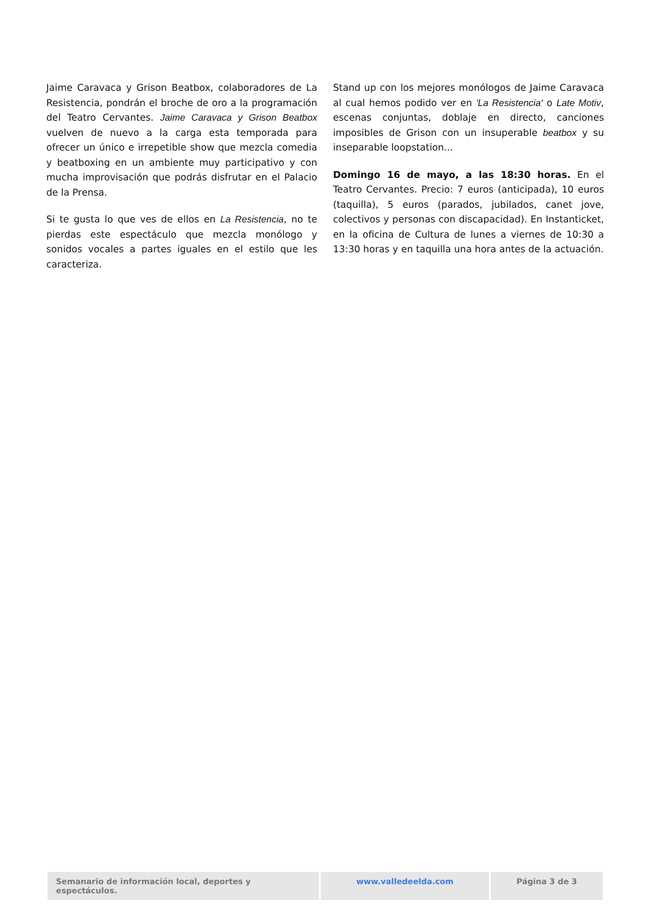Jaime Caravaca y Grison Beatbox, colaboradores de La Resistencia, pondrán el broche de oro a la programación del Teatro Cervantes. Jaime Caravaca y Grison Beatbox vuelven de nuevo a la carga esta temporada para ofrecer un único e irrepetible show que mezcla comedia y beatboxing en un ambiente muy participativo y con mucha improvisación que podrás disfrutar en el Palacio de la Prensa.
Si te gusta lo que ves de ellos en La Resistencia, no te pierdas este espectáculo que mezcla monólogo y sonidos vocales a partes iguales en el estilo que les caracteriza.
Stand up con los mejores monólogos de Jaime Caravaca al cual hemos podido ver en 'La Resistencia' o Late Motiv, escenas conjuntas, doblaje en directo, canciones imposibles de Grison con un insuperable beatbox y su inseparable loopstation...
Domingo 16 de mayo, a las 18:30 horas. En el Teatro Cervantes. Precio: 7 euros (anticipada), 10 euros (taquilla), 5 euros (parados, jubilados, canet jove, colectivos y personas con discapacidad). En Instanticket, en la oficina de Cultura de lunes a viernes de 10:30 a 13:30 horas y en taquilla una hora antes de la actuación.
Semanario de información local, deportes y espectáculos.
www.valledeelda.com Página 3 de 3